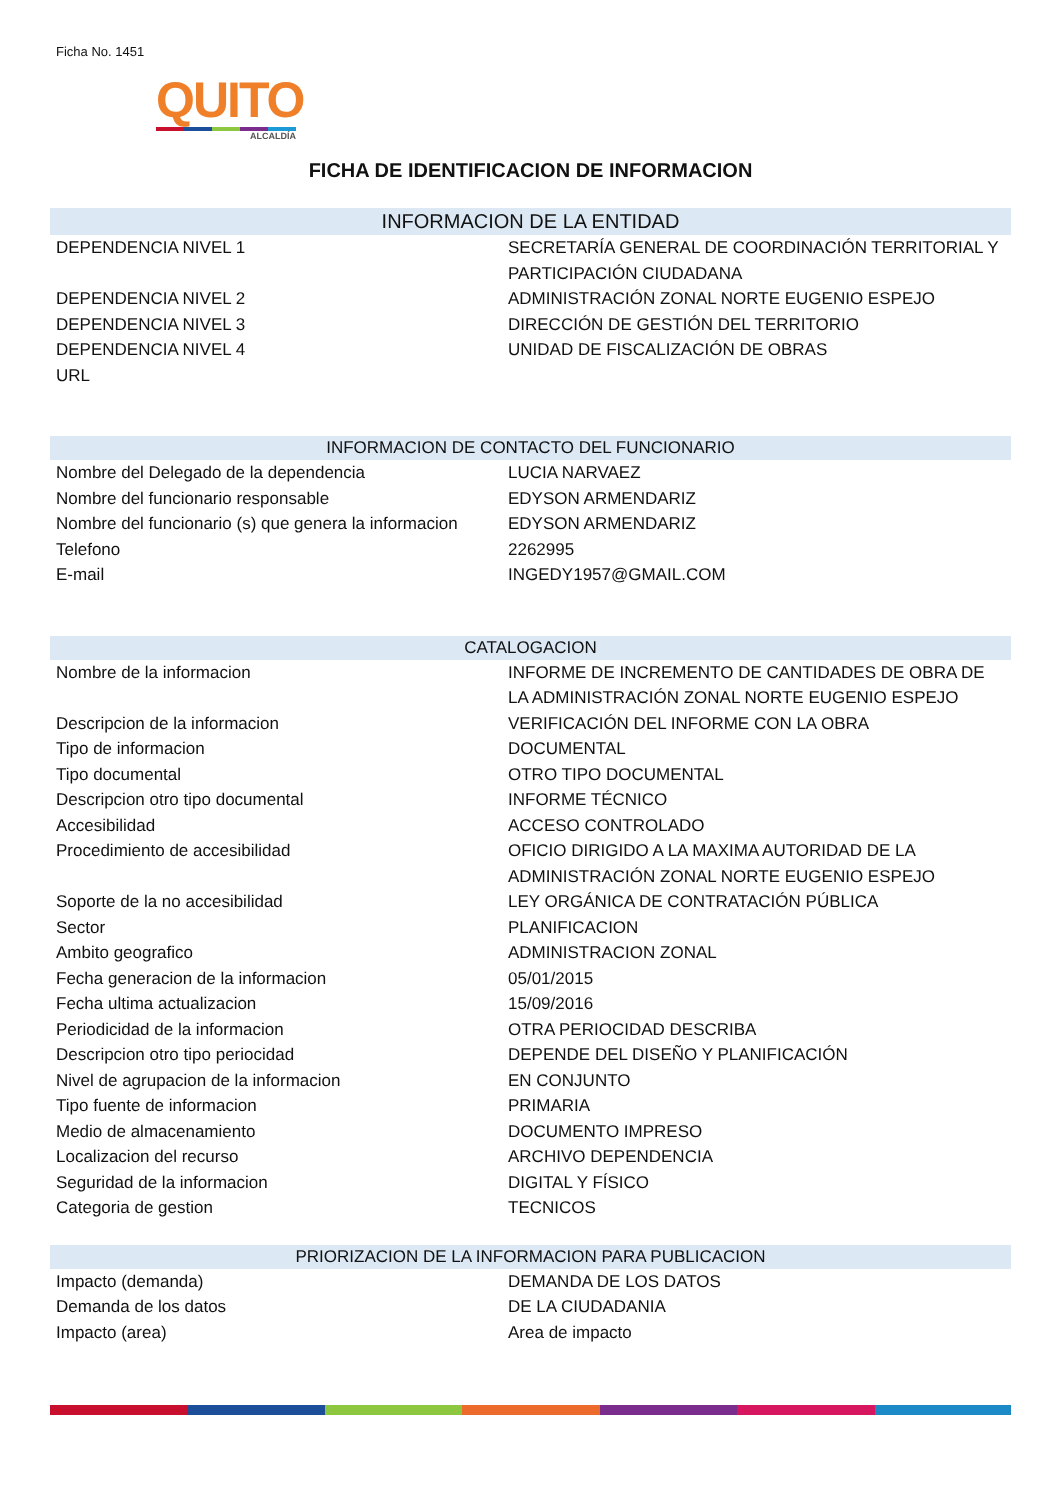Ficha No. 1451
QUITO
ALCALDÍA
FICHA DE IDENTIFICACION DE INFORMACION
INFORMACION DE LA ENTIDAD
| DEPENDENCIA NIVEL 1 | SECRETARÍA GENERAL DE COORDINACIÓN TERRITORIAL Y PARTICIPACIÓN CIUDADANA |
| DEPENDENCIA NIVEL 2 | ADMINISTRACIÓN ZONAL NORTE EUGENIO ESPEJO |
| DEPENDENCIA NIVEL 3 | DIRECCIÓN DE GESTIÓN DEL TERRITORIO |
| DEPENDENCIA NIVEL 4 | UNIDAD DE FISCALIZACIÓN DE OBRAS |
| URL | |
INFORMACION DE CONTACTO DEL FUNCIONARIO
| Nombre del Delegado de la dependencia | LUCIA NARVAEZ |
| Nombre del funcionario responsable | EDYSON ARMENDARIZ |
| Nombre del funcionario (s) que genera la informacion | EDYSON ARMENDARIZ |
| Telefono | 2262995 |
| E-mail | INGEDY1957@GMAIL.COM |
CATALOGACION
| Nombre de la informacion | INFORME DE INCREMENTO DE CANTIDADES DE OBRA DE LA ADMINISTRACIÓN ZONAL NORTE EUGENIO ESPEJO |
| Descripcion de la informacion | VERIFICACIÓN DEL INFORME CON LA OBRA |
| Tipo de informacion | DOCUMENTAL |
| Tipo documental | OTRO TIPO DOCUMENTAL |
| Descripcion otro tipo documental | INFORME TÉCNICO |
| Accesibilidad | ACCESO CONTROLADO |
| Procedimiento de accesibilidad | OFICIO DIRIGIDO A LA MAXIMA AUTORIDAD DE LA ADMINISTRACIÓN ZONAL NORTE EUGENIO ESPEJO |
| Soporte de la no accesibilidad | LEY ORGÁNICA DE CONTRATACIÓN PÚBLICA |
| Sector | PLANIFICACION |
| Ambito geografico | ADMINISTRACION ZONAL |
| Fecha generacion de la informacion | 05/01/2015 |
| Fecha ultima actualizacion | 15/09/2016 |
| Periodicidad de la informacion | OTRA PERIOCIDAD DESCRIBA |
| Descripcion otro tipo periocidad | DEPENDE DEL DISEÑO Y PLANIFICACIÓN |
| Nivel de agrupacion de la informacion | EN CONJUNTO |
| Tipo fuente de informacion | PRIMARIA |
| Medio de almacenamiento | DOCUMENTO IMPRESO |
| Localizacion del recurso | ARCHIVO DEPENDENCIA |
| Seguridad de la informacion | DIGITAL Y FÍSICO |
| Categoria de gestion | TECNICOS |
PRIORIZACION DE LA INFORMACION PARA PUBLICACION
| Impacto (demanda) | DEMANDA DE LOS DATOS |
| Demanda de los datos | DE LA CIUDADANIA |
| Impacto (area) | Area de impacto |